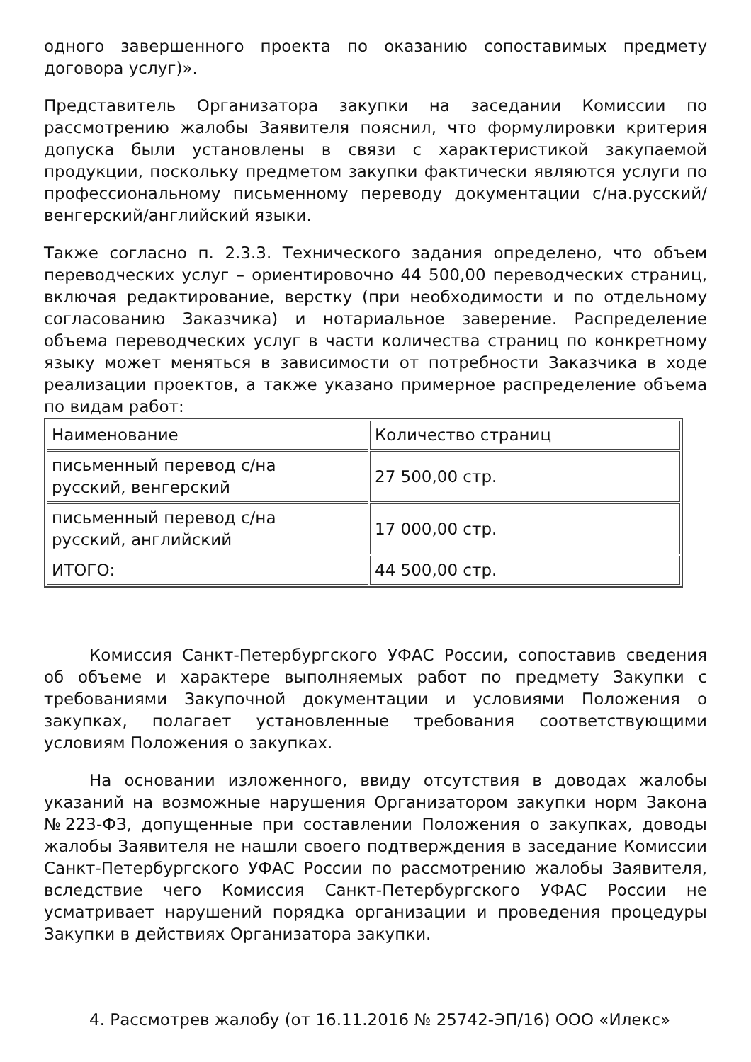одного завершенного проекта по оказанию сопоставимых предмету договора услуг)».
Представитель Организатора закупки на заседании Комиссии по рассмотрению жалобы Заявителя пояснил, что формулировки критерия допуска были установлены в связи с характеристикой закупаемой продукции, поскольку предметом закупки фактически являются услуги по профессиональному письменному переводу документации с/на.русский/венгерский/английский языки.
Также согласно п. 2.3.3. Технического задания определено, что объем переводческих услуг – ориентировочно 44 500,00 переводческих страниц, включая редактирование, верстку (при необходимости и по отдельному согласованию Заказчика) и нотариальное заверение. Распределение объема переводческих услуг в части количества страниц по конкретному языку может меняться в зависимости от потребности Заказчика в ходе реализации проектов, а также указано примерное распределение объема по видам работ:
| Наименование | Количество страниц |
| письменный перевод с/на русский, венгерский | 27 500,00 стр. |
| письменный перевод с/на русский, английский | 17 000,00 стр. |
| ИТОГО: | 44 500,00 стр. |
Комиссия Санкт-Петербургского УФАС России, сопоставив сведения об объеме и характере выполняемых работ по предмету Закупки с требованиями Закупочной документации и условиями Положения о закупках, полагает установленные требования соответствующими условиям Положения о закупках.
На основании изложенного, ввиду отсутствия в доводах жалобы указаний на возможные нарушения Организатором закупки норм Закона №223-ФЗ, допущенные при составлении Положения о закупках, доводы жалобы Заявителя не нашли своего подтверждения в заседание Комиссии Санкт-Петербургского УФАС России по рассмотрению жалобы Заявителя, вследствие чего Комиссия Санкт-Петербургского УФАС России не усматривает нарушений порядка организации и проведения процедуры Закупки в действиях Организатора закупки.
4. Рассмотрев жалобу (от 16.11.2016 № 25742-ЭП/16) ООО «Илекс»